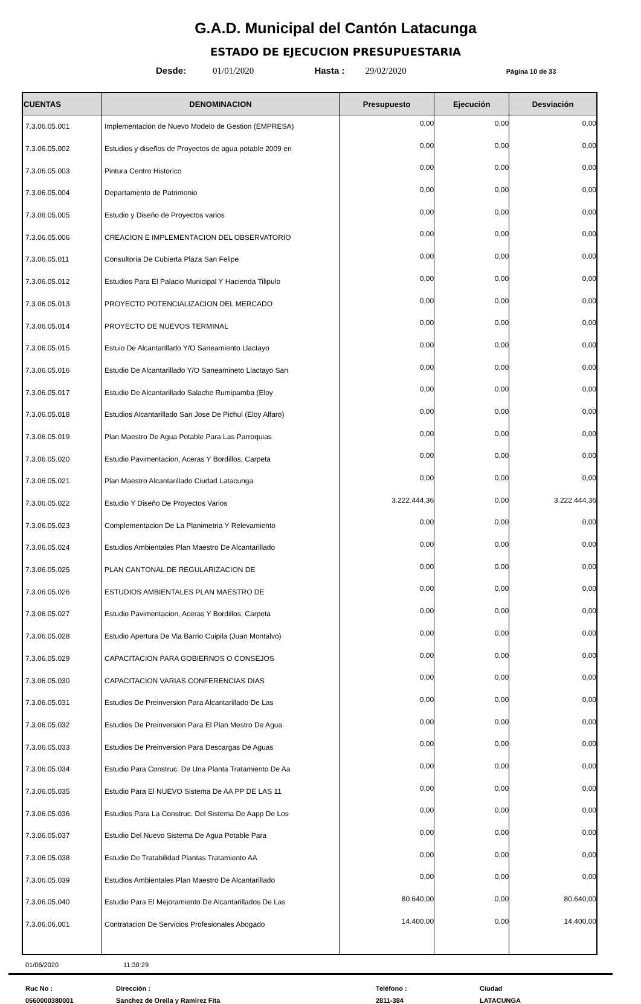G.A.D. Municipal del Cantón Latacunga
ESTADO DE EJECUCION PRESUPUESTARIA
Desde: 01/01/2020 Hasta : 29/02/2020 Página 10 de 33
| CUENTAS | DENOMINACION | Presupuesto | Ejecución | Desviación |
| --- | --- | --- | --- | --- |
| 7.3.06.05.001 | Implementacion de Nuevo Modelo de Gestion (EMPRESA) | 0,00 | 0,00 | 0,00 |
| 7.3.06.05.002 | Estudios y diseños de Proyectos de agua potable 2009 en | 0,00 | 0,00 | 0,00 |
| 7.3.06.05.003 | Pintura Centro Historico | 0,00 | 0,00 | 0,00 |
| 7.3.06.05.004 | Departamento de Patrimonio | 0,00 | 0,00 | 0,00 |
| 7.3.06.05.005 | Estudio y Diseño de Proyectos varios | 0,00 | 0,00 | 0,00 |
| 7.3.06.05.006 | CREACION E IMPLEMENTACION DEL OBSERVATORIO | 0,00 | 0,00 | 0,00 |
| 7.3.06.05.011 | Consultoria De Cubierta Plaza San Felipe | 0,00 | 0,00 | 0,00 |
| 7.3.06.05.012 | Estudios Para El Palacio Municipal Y Hacienda Tilipulo | 0,00 | 0,00 | 0,00 |
| 7.3.06.05.013 | PROYECTO POTENCIALIZACION DEL MERCADO | 0,00 | 0,00 | 0,00 |
| 7.3.06.05.014 | PROYECTO DE NUEVOS TERMINAL | 0,00 | 0,00 | 0,00 |
| 7.3.06.05.015 | Estuio De Alcantarillado Y/O Saneamiento Llactayo | 0,00 | 0,00 | 0,00 |
| 7.3.06.05.016 | Estudio De Alcantarillado Y/O Saneamineto Llactayo San | 0,00 | 0,00 | 0,00 |
| 7.3.06.05.017 | Estudio De Alcantarillado Salache Rumipamba (Eloy | 0,00 | 0,00 | 0,00 |
| 7.3.06.05.018 | Estudios Alcantarillado San Jose De Pichul (Eloy Alfaro) | 0,00 | 0,00 | 0,00 |
| 7.3.06.05.019 | Plan Maestro De Agua Potable Para Las Parroquias | 0,00 | 0,00 | 0,00 |
| 7.3.06.05.020 | Estudio Pavimentacion, Aceras Y Bordillos, Carpeta | 0,00 | 0,00 | 0,00 |
| 7.3.06.05.021 | Plan Maestro Alcantarillado Ciudad Latacunga | 0,00 | 0,00 | 0,00 |
| 7.3.06.05.022 | Estudio Y Diseño De Proyectos Varios | 3.222.444,36 | 0,00 | 3.222.444,36 |
| 7.3.06.05.023 | Complementacion De La Planimetria Y Relevamiento | 0,00 | 0,00 | 0,00 |
| 7.3.06.05.024 | Estudios Ambientales Plan Maestro De Alcantarillado | 0,00 | 0,00 | 0,00 |
| 7.3.06.05.025 | PLAN CANTONAL DE REGULARIZACION DE | 0,00 | 0,00 | 0,00 |
| 7.3.06.05.026 | ESTUDIOS AMBIENTALES PLAN MAESTRO DE | 0,00 | 0,00 | 0,00 |
| 7.3.06.05.027 | Estudio Pavimentacion, Aceras Y Bordillos, Carpeta | 0,00 | 0,00 | 0,00 |
| 7.3.06.05.028 | Estudio Apertura De Via Barrio Cuipila (Juan Montalvo) | 0,00 | 0,00 | 0,00 |
| 7.3.06.05.029 | CAPACITACION PARA GOBIERNOS O CONSEJOS | 0,00 | 0,00 | 0,00 |
| 7.3.06.05.030 | CAPACITACION VARIAS CONFERENCIAS DIAS | 0,00 | 0,00 | 0,00 |
| 7.3.06.05.031 | Estudios De Preinversion Para Alcantarillado De Las | 0,00 | 0,00 | 0,00 |
| 7.3.06.05.032 | Estudios De Preinversion Para El Plan Mestro De Agua | 0,00 | 0,00 | 0,00 |
| 7.3.06.05.033 | Estudios De Preinversion Para Descargas De Aguas | 0,00 | 0,00 | 0,00 |
| 7.3.06.05.034 | Estudio Para Construc. De Una Planta Tratamiento De Aa | 0,00 | 0,00 | 0,00 |
| 7.3.06.05.035 | Estudio Para El NUEVO Sistema De AA PP DE LAS 11 | 0,00 | 0,00 | 0,00 |
| 7.3.06.05.036 | Estudios Para La Construc. Del Sistema De Aapp De Los | 0,00 | 0,00 | 0,00 |
| 7.3.06.05.037 | Estudio Del Nuevo Sistema De Agua Potable Para | 0,00 | 0,00 | 0,00 |
| 7.3.06.05.038 | Estudio De Tratabilidad Plantas Tratamiento AA | 0,00 | 0,00 | 0,00 |
| 7.3.06.05.039 | Estudios Ambientales Plan Maestro De Alcantarillado | 0,00 | 0,00 | 0,00 |
| 7.3.06.05.040 | Estudio Para El Mejoramiento De Alcantarillados De Las | 80.640,00 | 0,00 | 80.640,00 |
| 7.3.06.06.001 | Contratacion De Servicios Profesionales Abogado | 14.400,00 | 0,00 | 14.400,00 |
01/06/2020 11:30:29
Ruc No : Dirección : Teléfono : Ciudad 0560000380001 Sanchez de Orella y Ramirez Fita 2811-384 LATACUNGA